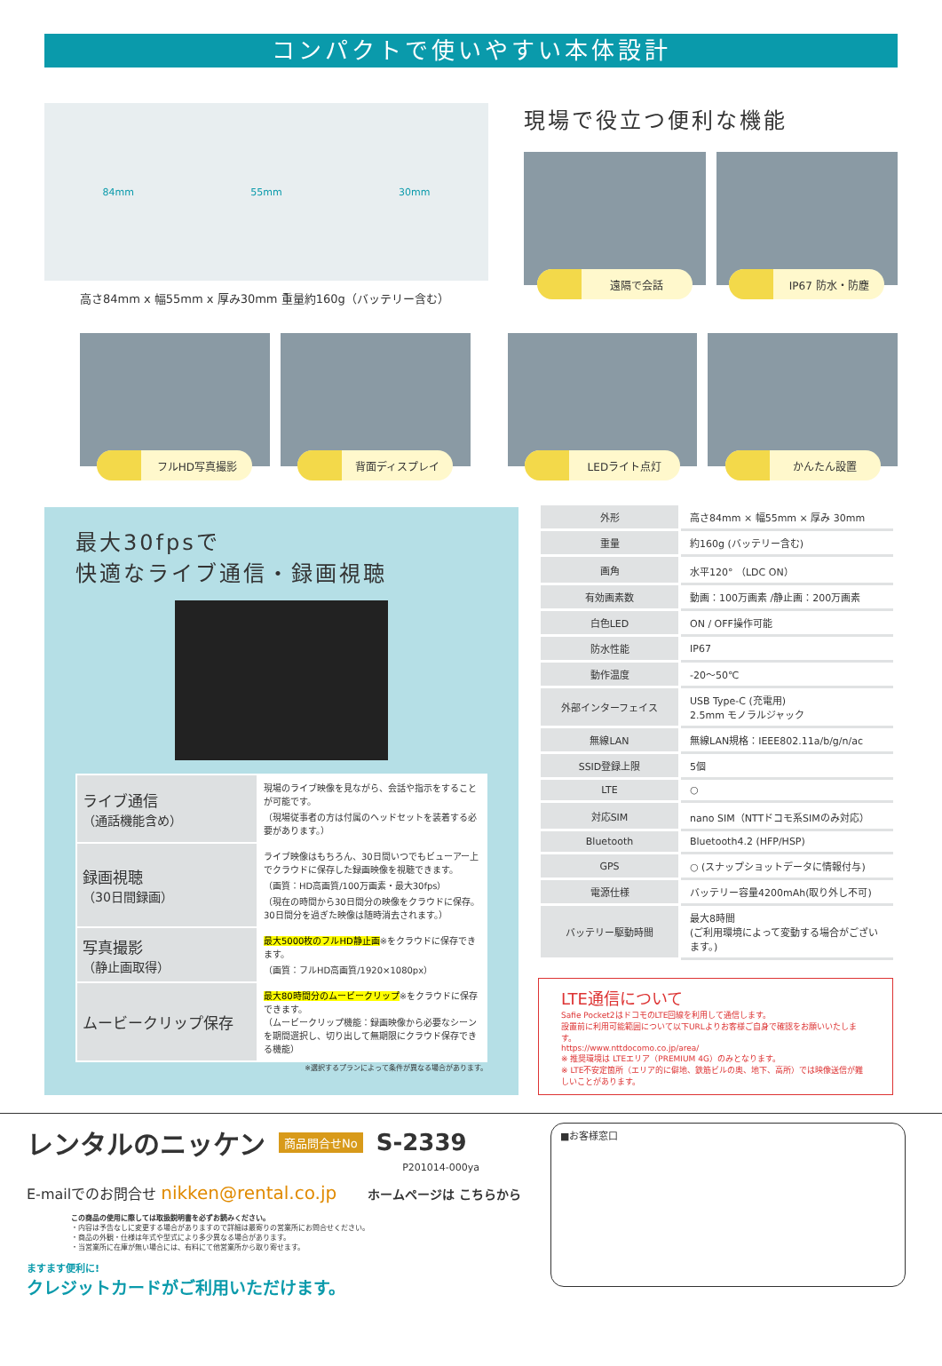コンパクトで使いやすい本体設計
84mm 55mm 30mm
高さ84mm x 幅55mm x 厚み30mm 重量約160g（バッテリー含む）
現場で役立つ便利な機能
遠隔で会話 IP67 防水・防塵
フルHD写真撮影 背面ディスプレイ LEDライト点灯 かんたん設置
最大30fpsで
快適なライブ通信・録画視聴
| ライブ通信 （通話機能含め） | 現場のライブ映像を見ながら、会話や指示をすることが可能です。 （現場従事者の方は付属のヘッドセットを装着する必要があります。） |
| 録画視聴 （30日間録画） | ライブ映像はもちろん、30日間いつでもビューアー上でクラウドに保存した録画映像を視聴できます。 （画質：HD高画質/100万画素・最大30fps） （現在の時間から30日間分の映像をクラウドに保存。30日間分を過ぎた映像は随時消去されます。） |
| 写真撮影 （静止画取得） | 最大5000枚のフルHD静止画 ※をクラウドに保存できます。 （画質：フルHD高画質/1920×1080px） |
| ムービークリップ保存 | 最大80時間分のムービークリップ ※をクラウドに保存できます。 （ムービークリップ機能：録画映像から必要なシーンを期間選択し、切り出して無期限にクラウド保存できる機能） |
※選択するプランによって条件が異なる場合があります。
| 外形 | 高さ84mm × 幅55mm × 厚み 30mm |
| 重量 | 約160g (バッテリー含む) |
| 画角 | 水平120° （LDC ON） |
| 有効画素数 | 動画：100万画素 /静止画：200万画素 |
| 白色LED | ON / OFF操作可能 |
| 防水性能 | IP67 |
| 動作温度 | -20～50℃ |
| 外部インターフェイス | USB Type-C (充電用) 2.5mm モノラルジャック |
| 無線LAN | 無線LAN規格：IEEE802.11a/b/g/n/ac |
| SSID登録上限 | 5個 |
| LTE | ○ |
| 対応SIM | nano SIM（NTTドコモ系SIMのみ対応） |
| Bluetooth | Bluetooth4.2 (HFP/HSP) |
| GPS | ○ (スナップショットデータに情報付与) |
| 電源仕様 | バッテリー容量4200mAh(取り外し不可) |
| バッテリー駆動時間 | 最大8時間 (ご利用環境によって変動する場合がございます。) |
LTE通信について
Safie Pocket2はドコモのLTE回線を利用して通信します。
設置前に利用可能範囲について以下URLよりお客様ご自身で確認をお願いいたします。
https://www.nttdocomo.co.jp/area/
※ 推奨環境は LTEエリア（PREMIUM 4G）のみとなります。
※ LTE不安定箇所（エリア的に僻地、鉄筋ビルの奥、地下、高所）では映像送信が難しいことがあります。
レンタルのニッケン 商品問合せNo S-2339
P201014-000ya
E-mailでのお問合せ nikken@rental.co.jp ホームページは こちらから
この商品の使用に際しては取扱説明書を必ずお読みください。
・内容は予告なしに変更する場合がありますので詳細は最寄りの営業所にお問合せください。
・商品の外観・仕様は年式や型式により多少異なる場合があります。
・当営業所に在庫が無い場合には、有料にて他営業所から取り寄せます。
ますます便利に!
クレジットカードがご利用いただけます。
■お客様窓口